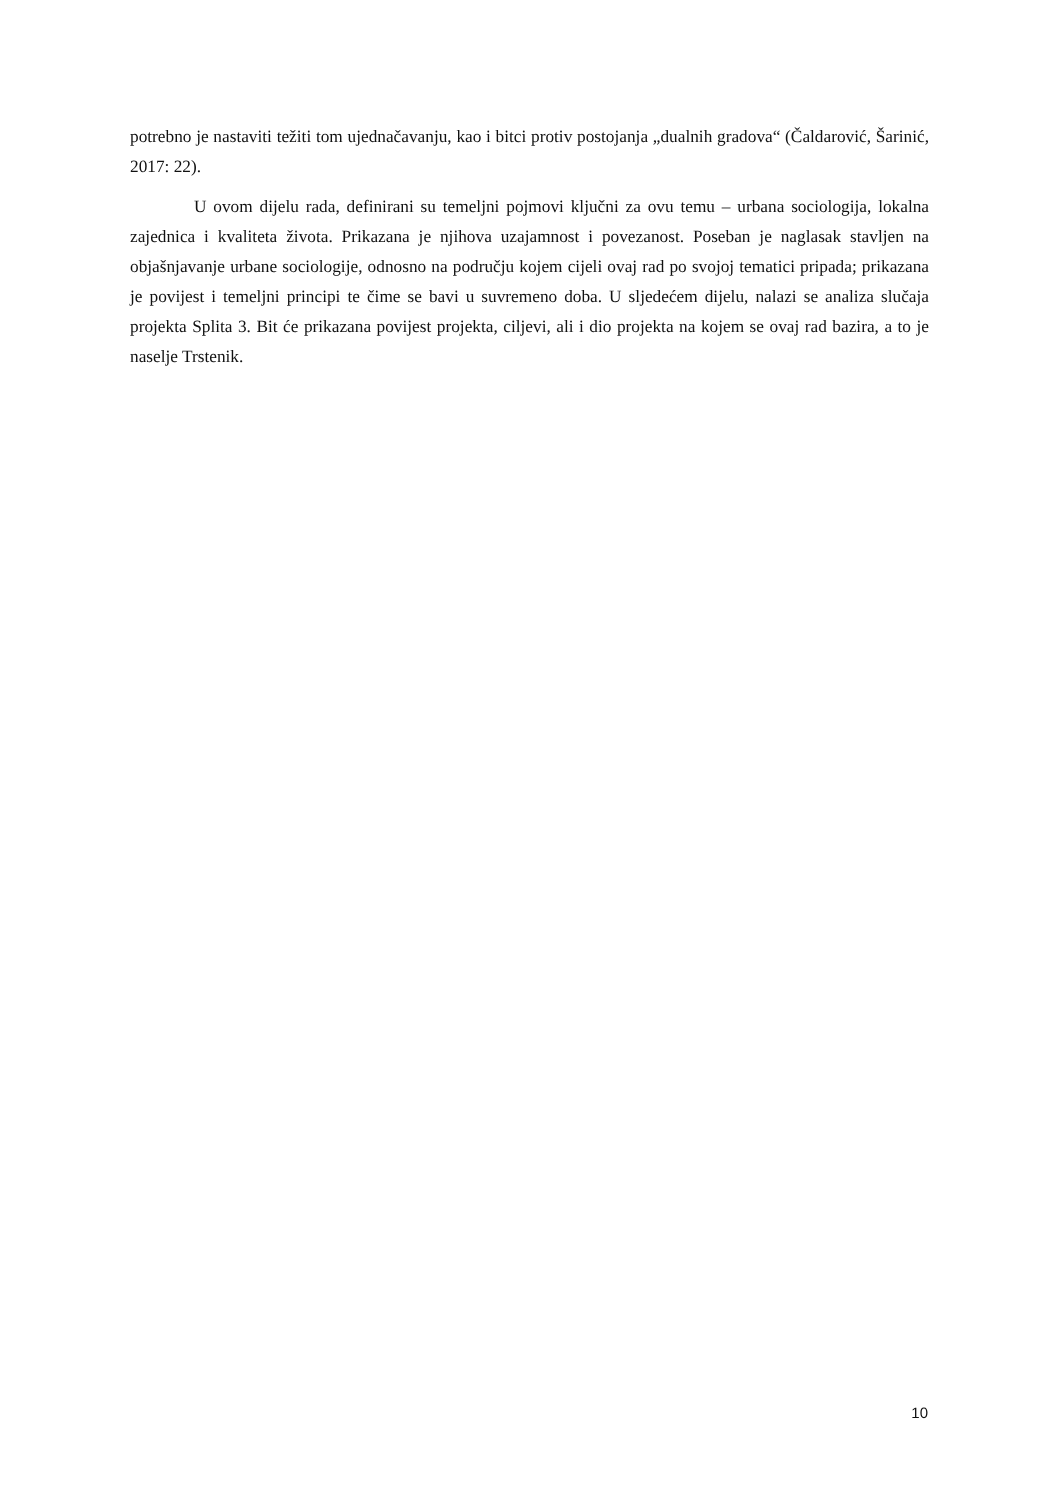potrebno je nastaviti težiti tom ujednačavanju, kao i bitci protiv postojanja „dualnih gradova“ (Čaldarović, Šarinić, 2017: 22).
U ovom dijelu rada, definirani su temeljni pojmovi ključni za ovu temu – urbana sociologija, lokalna zajednica i kvaliteta života. Prikazana je njihova uzajamnost i povezanost. Poseban je naglasak stavljen na objašnjavanje urbane sociologije, odnosno na području kojem cijeli ovaj rad po svojoj tematici pripada; prikazana je povijest i temeljni principi te čime se bavi u suvremeno doba. U sljedećem dijelu, nalazi se analiza slučaja projekta Splita 3. Bit će prikazana povijest projekta, ciljevi, ali i dio projekta na kojem se ovaj rad bazira, a to je naselje Trstenik.
10